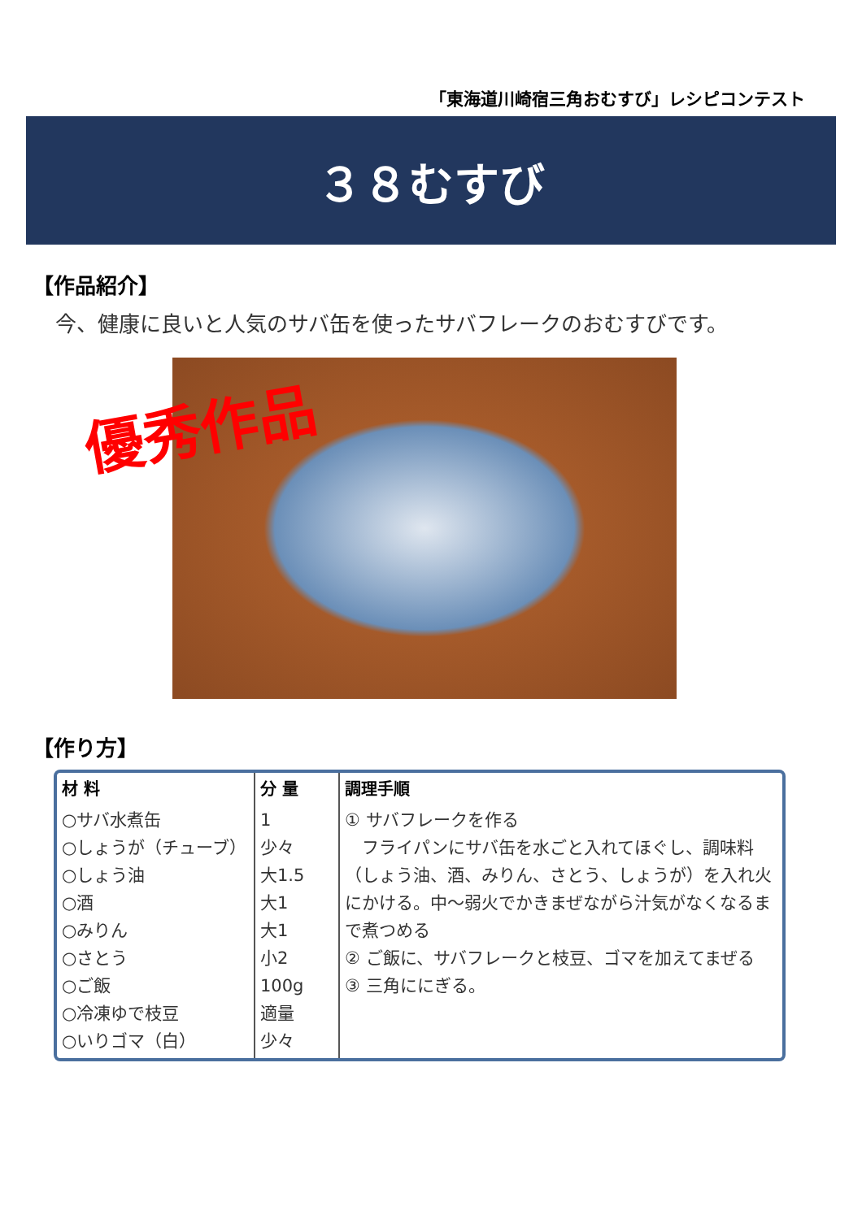「東海道川崎宿三角おむすび」レシピコンテスト
３８むすび
【作品紹介】
今、健康に良いと人気のサバ缶を使ったサバフレークのおむすびです。
優秀作品
【作り方】
| 材 料 | 分 量 | 調理手順 |
| --- | --- | --- |
| ○サバ水煮缶 ○しょうが（チューブ） ○しょう油 ○酒 ○みりん ○さとう ○ご飯 ○冷凍ゆで枝豆 ○いりゴマ（白） | 1 少々 大1.5 大1 大1 小2 100g 適量 少々 | ① サバフレークを作る フライパンにサバ缶を水ごと入れてほぐし、調味料（しょう油、酒、みりん、さとう、しょうが）を入れ火にかける。中～弱火でかきまぜながら汁気がなくなるまで煮つめる ② ご飯に、サバフレークと枝豆、ゴマを加えてまぜる ③ 三角ににぎる。 |